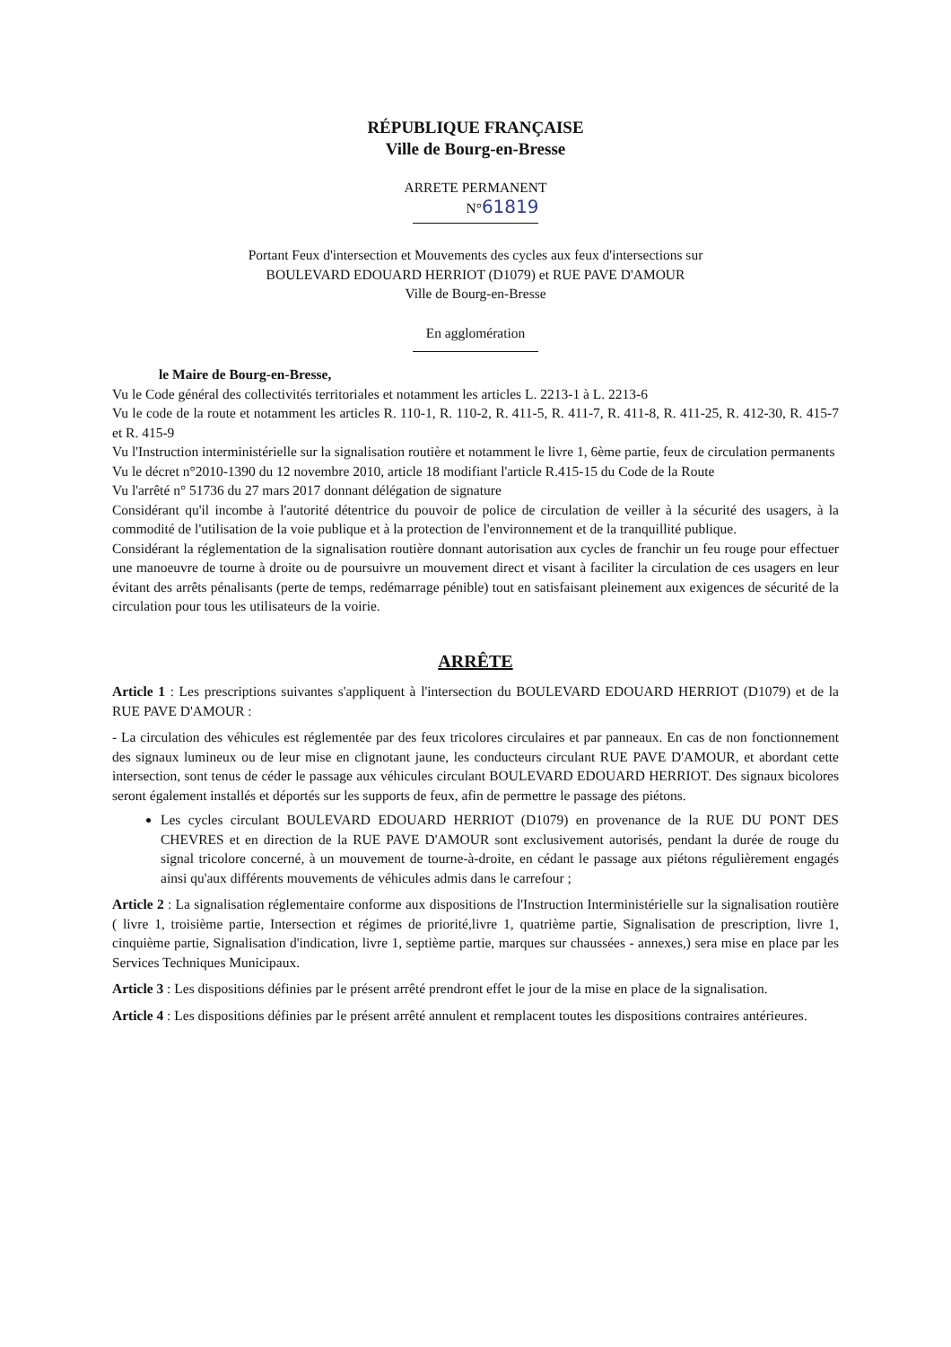RÉPUBLIQUE FRANÇAISE
Ville de Bourg-en-Bresse
ARRETE PERMANENT
N°61819
Portant Feux d'intersection et Mouvements des cycles aux feux d'intersections sur
BOULEVARD EDOUARD HERRIOT (D1079) et RUE PAVE D'AMOUR
Ville de Bourg-en-Bresse
En agglomération
le Maire de Bourg-en-Bresse,
Vu le Code général des collectivités territoriales et notamment les articles L. 2213-1 à L. 2213-6
Vu le code de la route et notamment les articles R. 110-1, R. 110-2, R. 411-5, R. 411-7, R. 411-8, R. 411-25, R. 412-30, R. 415-7 et R. 415-9
Vu l'Instruction interministérielle sur la signalisation routière et notamment le livre 1, 6ème partie, feux de circulation permanents
Vu le décret n°2010-1390 du 12 novembre 2010, article 18 modifiant l'article R.415-15 du Code de la Route
Vu l'arrêté n° 51736 du 27 mars 2017 donnant délégation de signature
Considérant qu'il incombe à l'autorité détentrice du pouvoir de police de circulation de veiller à la sécurité des usagers, à la commodité de l'utilisation de la voie publique et à la protection de l'environnement et de la tranquillité publique.
Considérant la réglementation de la signalisation routière donnant autorisation aux cycles de franchir un feu rouge pour effectuer une manoeuvre de tourne à droite ou de poursuivre un mouvement direct et visant à faciliter la circulation de ces usagers en leur évitant des arrêts pénalisants (perte de temps, redémarrage pénible) tout en satisfaisant pleinement aux exigences de sécurité de la circulation pour tous les utilisateurs de la voirie.
ARRÊTE
Article 1 : Les prescriptions suivantes s'appliquent à l'intersection du BOULEVARD EDOUARD HERRIOT (D1079) et de la RUE PAVE D'AMOUR :
- La circulation des véhicules est réglementée par des feux tricolores circulaires et par panneaux. En cas de non fonctionnement des signaux lumineux ou de leur mise en clignotant jaune, les conducteurs circulant RUE PAVE D'AMOUR, et abordant cette intersection, sont tenus de céder le passage aux véhicules circulant BOULEVARD EDOUARD HERRIOT. Des signaux bicolores seront également installés et déportés sur les supports de feux, afin de permettre le passage des piétons.
Les cycles circulant BOULEVARD EDOUARD HERRIOT (D1079) en provenance de la RUE DU PONT DES CHEVRES et en direction de la RUE PAVE D'AMOUR sont exclusivement autorisés, pendant la durée de rouge du signal tricolore concerné, à un mouvement de tourne-à-droite, en cédant le passage aux piétons régulièrement engagés ainsi qu'aux différents mouvements de véhicules admis dans le carrefour ;
Article 2 : La signalisation réglementaire conforme aux dispositions de l'Instruction Interministérielle sur la signalisation routière ( livre 1, troisième partie, Intersection et régimes de priorité,livre 1, quatrième partie, Signalisation de prescription, livre 1, cinquième partie, Signalisation d'indication, livre 1, septième partie, marques sur chaussées - annexes,) sera mise en place par les Services Techniques Municipaux.
Article 3 : Les dispositions définies par le présent arrêté prendront effet le jour de la mise en place de la signalisation.
Article 4 : Les dispositions définies par le présent arrêté annulent et remplacent toutes les dispositions contraires antérieures.